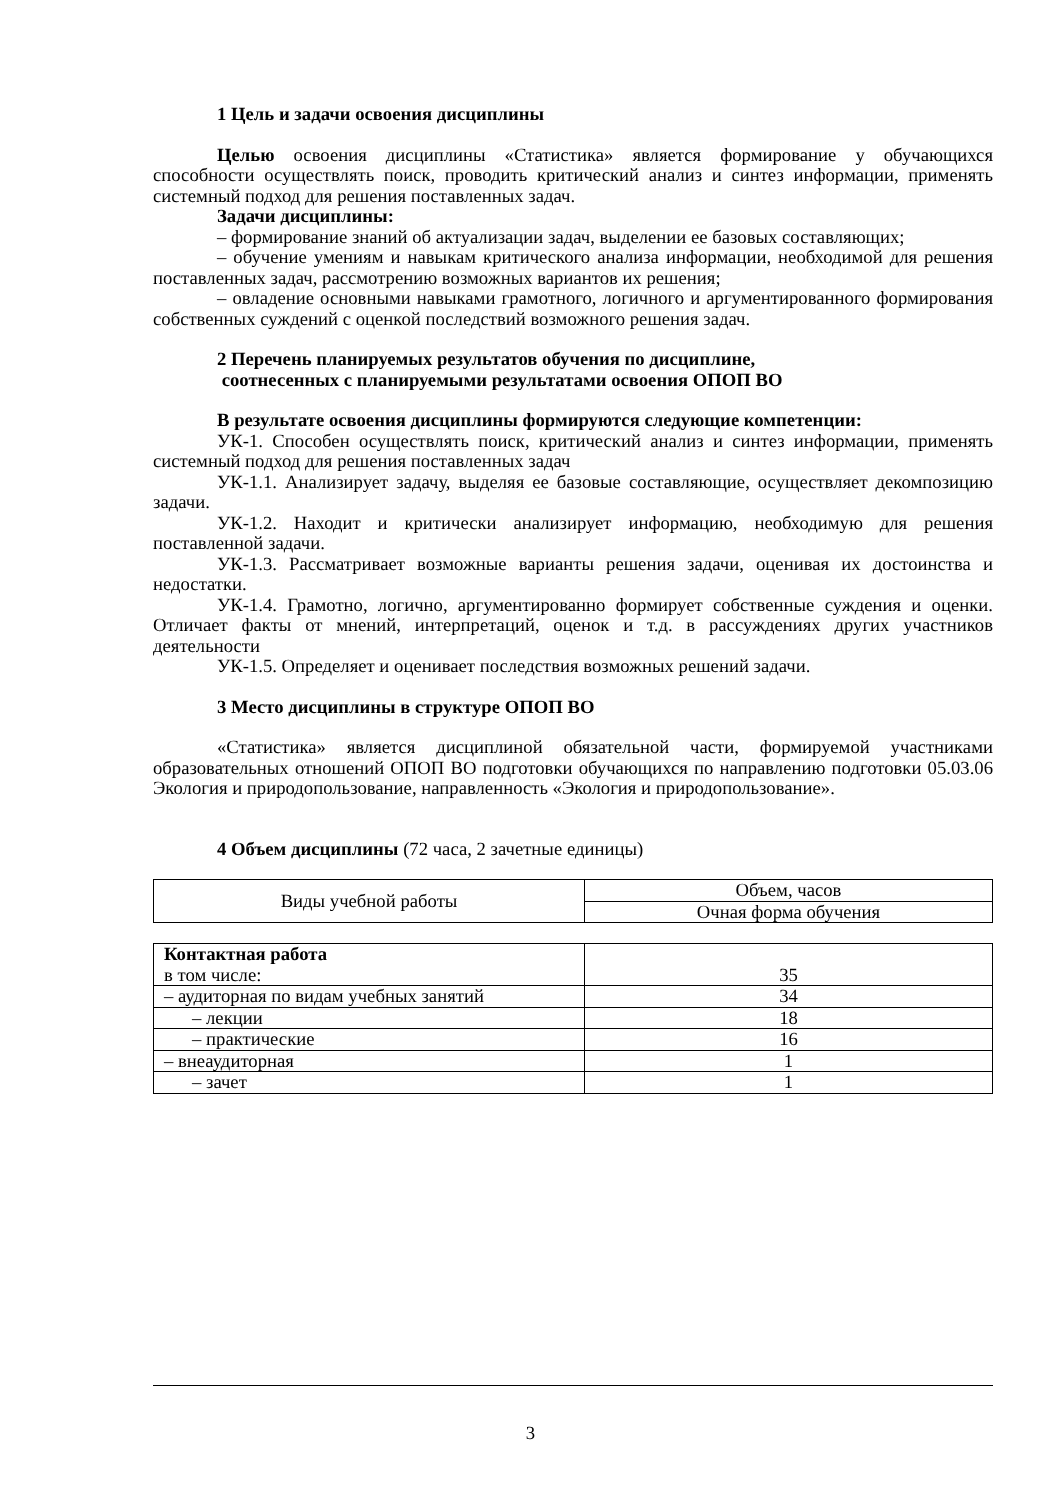1 Цель и задачи освоения дисциплины
Целью освоения дисциплины «Статистика» является формирование у обучающихся способности осуществлять поиск, проводить критический анализ и синтез информации, применять системный подход для решения поставленных задач.
Задачи дисциплины:
– формирование знаний об актуализации задач, выделении ее базовых составляющих;
– обучение умениям и навыкам критического анализа информации, необходимой для решения поставленных задач, рассмотрению возможных вариантов их решения;
– овладение основными навыками грамотного, логичного и аргументированного формирования собственных суждений с оценкой последствий возможного решения задач.
2 Перечень планируемых результатов обучения по дисциплине,
соотнесенных с планируемыми результатами освоения ОПОП ВО
В результате освоения дисциплины формируются следующие компетенции:
УК-1. Способен осуществлять поиск, критический анализ и синтез информации, применять системный подход для решения поставленных задач
УК-1.1. Анализирует задачу, выделяя ее базовые составляющие, осуществляет декомпозицию задачи.
УК-1.2. Находит и критически анализирует информацию, необходимую для решения поставленной задачи.
УК-1.3. Рассматривает возможные варианты решения задачи, оценивая их достоинства и недостатки.
УК-1.4. Грамотно, логично, аргументированно формирует собственные суждения и оценки. Отличает факты от мнений, интерпретаций, оценок и т.д. в рассуждениях других участников деятельности
УК-1.5. Определяет и оценивает последствия возможных решений задачи.
3 Место дисциплины в структуре ОПОП ВО
«Статистика» является дисциплиной обязательной части, формируемой участниками образовательных отношений ОПОП ВО подготовки обучающихся по направлению подготовки 05.03.06 Экология и природопользование, направленность «Экология и природопользование».
4 Объем дисциплины (72 часа, 2 зачетные единицы)
| Виды учебной работы | Объем, часов |
| | Очная форма обучения |
| Контактная работа в том числе: | 35 |
| – аудиторная по видам учебных занятий | 34 |
| – лекции | 18 |
| – практические | 16 |
| – внеаудиторная | 1 |
| – зачет | 1 |
3